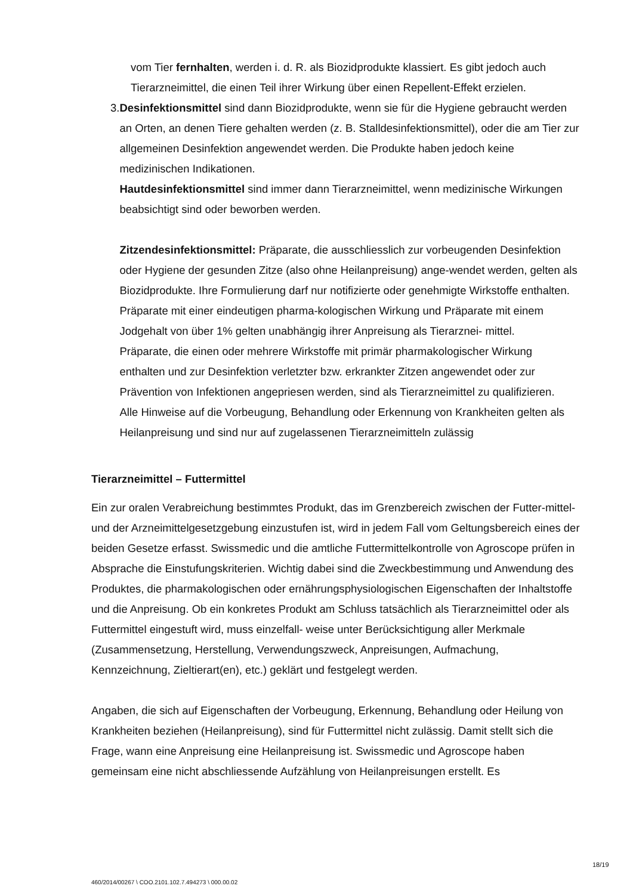vom Tier fernhalten, werden i. d. R. als Biozidprodukte klassiert. Es gibt jedoch auch Tierarzneimittel, die einen Teil ihrer Wirkung über einen Repellent-Effekt erzielen.
3. Desinfektionsmittel sind dann Biozidprodukte, wenn sie für die Hygiene gebraucht werden an Orten, an denen Tiere gehalten werden (z. B. Stalldesinfektionsmittel), oder die am Tier zur allgemeinen Desinfektion angewendet werden. Die Produkte haben jedoch keine medizinischen Indikationen.
Hautdesinfektionsmittel sind immer dann Tierarzneimittel, wenn medizinische Wirkungen beabsichtigt sind oder beworben werden.
Zitzendesinfektionsmittel: Präparate, die ausschliesslich zur vorbeugenden Desinfektion oder Hygiene der gesunden Zitze (also ohne Heilanpreisung) ange-wendet werden, gelten als Biozidprodukte. Ihre Formulierung darf nur notifizierte oder genehmigte Wirkstoffe enthalten. Präparate mit einer eindeutigen pharma-kologischen Wirkung und Präparate mit einem Jodgehalt von über 1% gelten unabhängig ihrer Anpreisung als Tierarznei- mittel.
Präparate, die einen oder mehrere Wirkstoffe mit primär pharmakologischer Wirkung enthalten und zur Desinfektion verletzter bzw. erkrankter Zitzen angewendet oder zur Prävention von Infektionen angepriesen werden, sind als Tierarzneimittel zu qualifizieren.
Alle Hinweise auf die Vorbeugung, Behandlung oder Erkennung von Krankheiten gelten als Heilanpreisung und sind nur auf zugelassenen Tierarzneimitteln zulässig
Tierarzneimittel – Futtermittel
Ein zur oralen Verabreichung bestimmtes Produkt, das im Grenzbereich zwischen der Futter-mittel- und der Arzneimittelgesetzgebung einzustufen ist, wird in jedem Fall vom Geltungsbereich eines der beiden Gesetze erfasst. Swissmedic und die amtliche Futtermittelkontrolle von Agroscope prüfen in Absprache die Einstufungskriterien. Wichtig dabei sind die Zweckbestimmung und Anwendung des Produktes, die pharmakologischen oder ernährungsphysiologischen Eigenschaften der Inhaltstoffe und die Anpreisung. Ob ein konkretes Produkt am Schluss tatsächlich als Tierarzneimittel oder als Futtermittel eingestuft wird, muss einzelfall- weise unter Berücksichtigung aller Merkmale (Zusammensetzung, Herstellung, Verwendungszweck, Anpreisungen, Aufmachung, Kennzeichnung, Zieltierart(en), etc.) geklärt und festgelegt werden.
Angaben, die sich auf Eigenschaften der Vorbeugung, Erkennung, Behandlung oder Heilung von Krankheiten beziehen (Heilanpreisung), sind für Futtermittel nicht zulässig. Damit stellt sich die Frage, wann eine Anpreisung eine Heilanpreisung ist. Swissmedic und Agroscope haben gemeinsam eine nicht abschliessende Aufzählung von Heilanpreisungen erstellt. Es
18/19
460/2014/00267 \ COO.2101.102.7.494273 \ 000.00.02